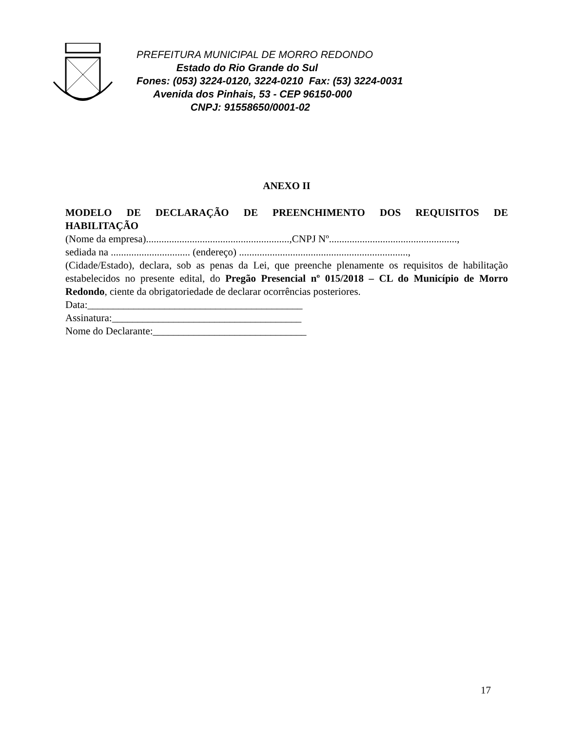PREFEITURA MUNICIPAL DE MORRO REDONDO
Estado do Rio Grande do Sul
Fones: (053) 3224-0120, 3224-0210 Fax: (53) 3224-0031
Avenida dos Pinhais, 53 - CEP 96150-000
CNPJ: 91558650/0001-02
ANEXO II
MODELO DE DECLARAÇÃO DE PREENCHIMENTO DOS REQUISITOS DE HABILITAÇÃO
(Nome da empresa)........................................................,CNPJ Nº..................................................,
sediada na ............................... (endereço) ..................................................................,
(Cidade/Estado), declara, sob as penas da Lei, que preenche plenamente os requisitos de habilitação estabelecidos no presente edital, do Pregão Presencial nº 015/2018 – CL do Município de Morro Redondo, ciente da obrigatoriedade de declarar ocorrências posteriores.
Data:__________________________________________
Assinatura:_____________________________________
Nome do Declarante:______________________________
17